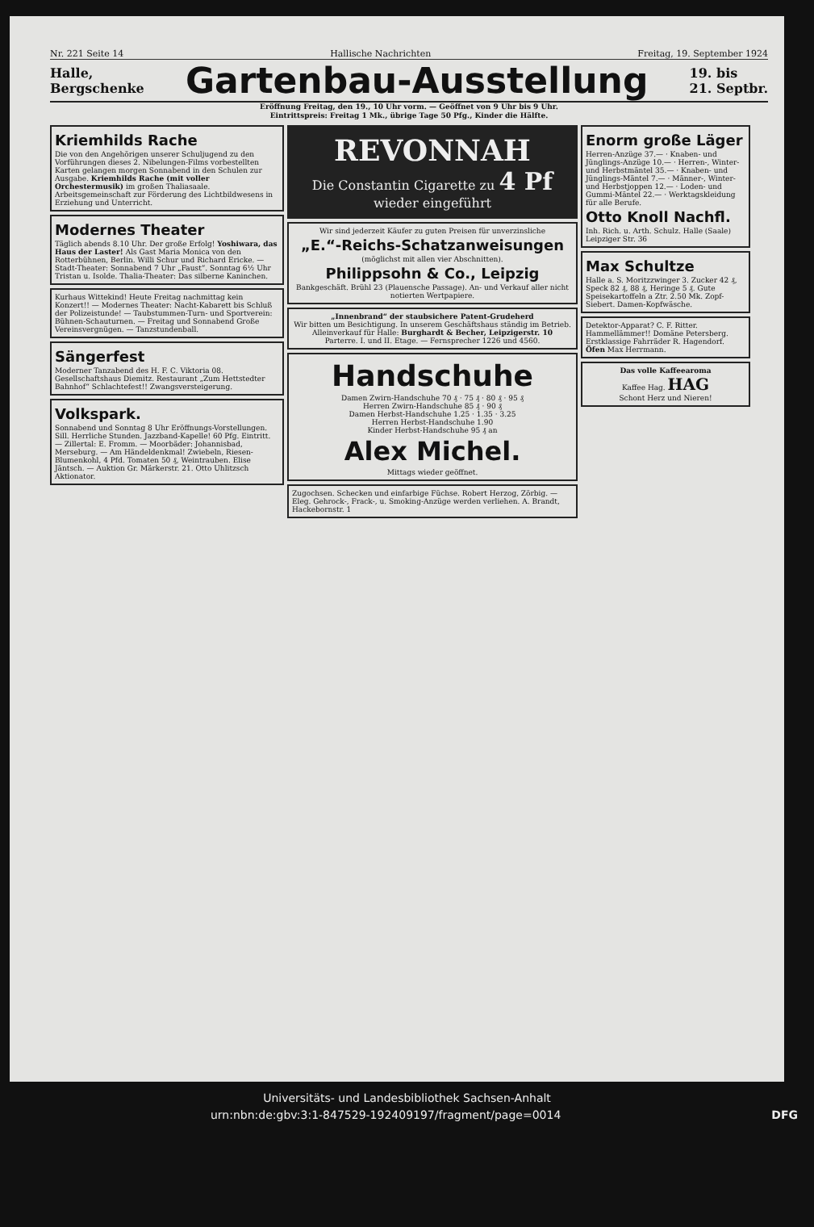Nr. 221 Seite 14 Hallische Nachrichten Freitag, 19. September 1924
Halle,
Bergschenke
Gartenbau-Ausstellung
19. bis
21. Septbr.
Eröffnung Freitag, den 19., 10 Uhr vorm. — Geöffnet von 9 Uhr bis 9 Uhr.
Eintrittspreis: Freitag 1 Mk., übrige Tage 50 Pfg., Kinder die Hälfte.
Kriemhilds Rache
Die von den Angehörigen unserer Schuljugend zu den Vorführungen dieses 2. Nibelungen-Films vorbestellten Karten gelangen morgen Sonnabend in den Schulen zur Ausgabe. Kriemhilds Rache (mit voller Orchestermusik) im großen Thaliasaale. Arbeitsgemeinschaft zur Förderung des Lichtbildwesens in Erziehung und Unterricht.
Modernes Theater
Täglich abends 8.10 Uhr. Der große Erfolg! Yoshiwara, das Haus der Laster! Als Gast Maria Monica von den Rotterbühnen, Berlin. Willi Schur und Richard Ericke. — Stadt-Theater: Sonnabend 7 Uhr „Faust“. Sonntag 6½ Uhr Tristan u. Isolde. Thalia-Theater: Das silberne Kaninchen.
Kurhaus Wittekind! Heute Freitag nachmittag kein Konzert!! — Modernes Theater: Nacht-Kabarett bis Schluß der Polizeistunde! — Taubstummen-Turn- und Sportverein: Bühnen-Schauturnen. — Freitag und Sonnabend Große Vereinsvergnügen. — Tanzstundenball.
Sängerfest
Moderner Tanzabend des H. F. C. Viktoria 08. Gesellschaftshaus Diemitz. Restaurant „Zum Hettstedter Bahnhof“ Schlachtefest!! Zwangsversteigerung.
Volkspark.
Sonnabend und Sonntag 8 Uhr Eröffnungs-Vorstellungen. Sill. Herrliche Stunden. Jazzband-Kapelle! 60 Pfg. Eintritt. — Zillertal: E. Fromm. — Moorbäder: Johannisbad, Merseburg. — Am Händeldenkmal! Zwiebeln, Riesen-Blumenkohl, 4 Pfd. Tomaten 50 ₰, Weintrauben. Elise Jäntsch. — Auktion Gr. Märkerstr. 21. Otto Uhlitzsch Aktionator.
REVONNAH
Die Constantin Cigarette zu 4 Pf wieder eingeführt
Wir sind jederzeit Käufer zu guten Preisen für unverzinsliche
„E.“-Reichs-Schatzanweisungen
(möglichst mit allen vier Abschnitten).
Philippsohn & Co., Leipzig
Bankgeschäft. Brühl 23 (Plauensche Passage). An- und Verkauf aller nicht notierten Wertpapiere.
„Innenbrand“ der staubsichere Patent-Grudeherd
Wir bitten um Besichtigung. In unserem Geschäftshaus ständig im Betrieb.
Alleinverkauf für Halle: Burghardt & Becher, Leipzigerstr. 10
Parterre. I. und II. Etage. — Fernsprecher 1226 und 4560.
Handschuhe
Damen Zwirn-Handschuhe 70 ₰ · 75 ₰ · 80 ₰ · 95 ₰
Herren Zwirn-Handschuhe 85 ₰ · 90 ₰
Damen Herbst-Handschuhe 1.25 · 1.35 · 3.25
Herren Herbst-Handschuhe 1.90
Kinder Herbst-Handschuhe 95 ₰ an
Alex Michel.
Mittags wieder geöffnet.
Zugochsen. Schecken und einfarbige Füchse. Robert Herzog, Zörbig. — Eleg. Gehrock-, Frack-, u. Smoking-Anzüge werden verliehen. A. Brandt, Hackebornstr. 1
Enorm große Läger
Herren-Anzüge 37.— · Knaben- und Jünglings-Anzüge 10.— · Herren-, Winter- und Herbstmäntel 35.— · Knaben- und Jünglings-Mäntel 7.— · Männer-, Winter- und Herbstjoppen 12.— · Loden- und Gummi-Mäntel 22.— · Werktagskleidung für alle Berufe.
Otto Knoll Nachfl.
Inh. Rich. u. Arth. Schulz. Halle (Saale) Leipziger Str. 36
Max Schultze
Halle a. S. Moritzzwinger 3. Zucker 42 ₰, Speck 82 ₰, 88 ₰, Heringe 5 ₰. Gute Speisekartoffeln a Ztr. 2.50 Mk. Zopf-Siebert. Damen-Kopfwäsche.
Detektor-Apparat? C. F. Ritter. Hammellämmer!! Domäne Petersberg. Erstklassige Fahrräder R. Hagendorf. Öfen Max Herrmann.
Das volle Kaffeearoma
Kaffee Hag. HAG
Schont Herz und Nieren!
Universitäts- und Landesbibliothek Sachsen-Anhalt
urn:nbn:de:gbv:3:1-847529-192409197/fragment/page=0014 DFG